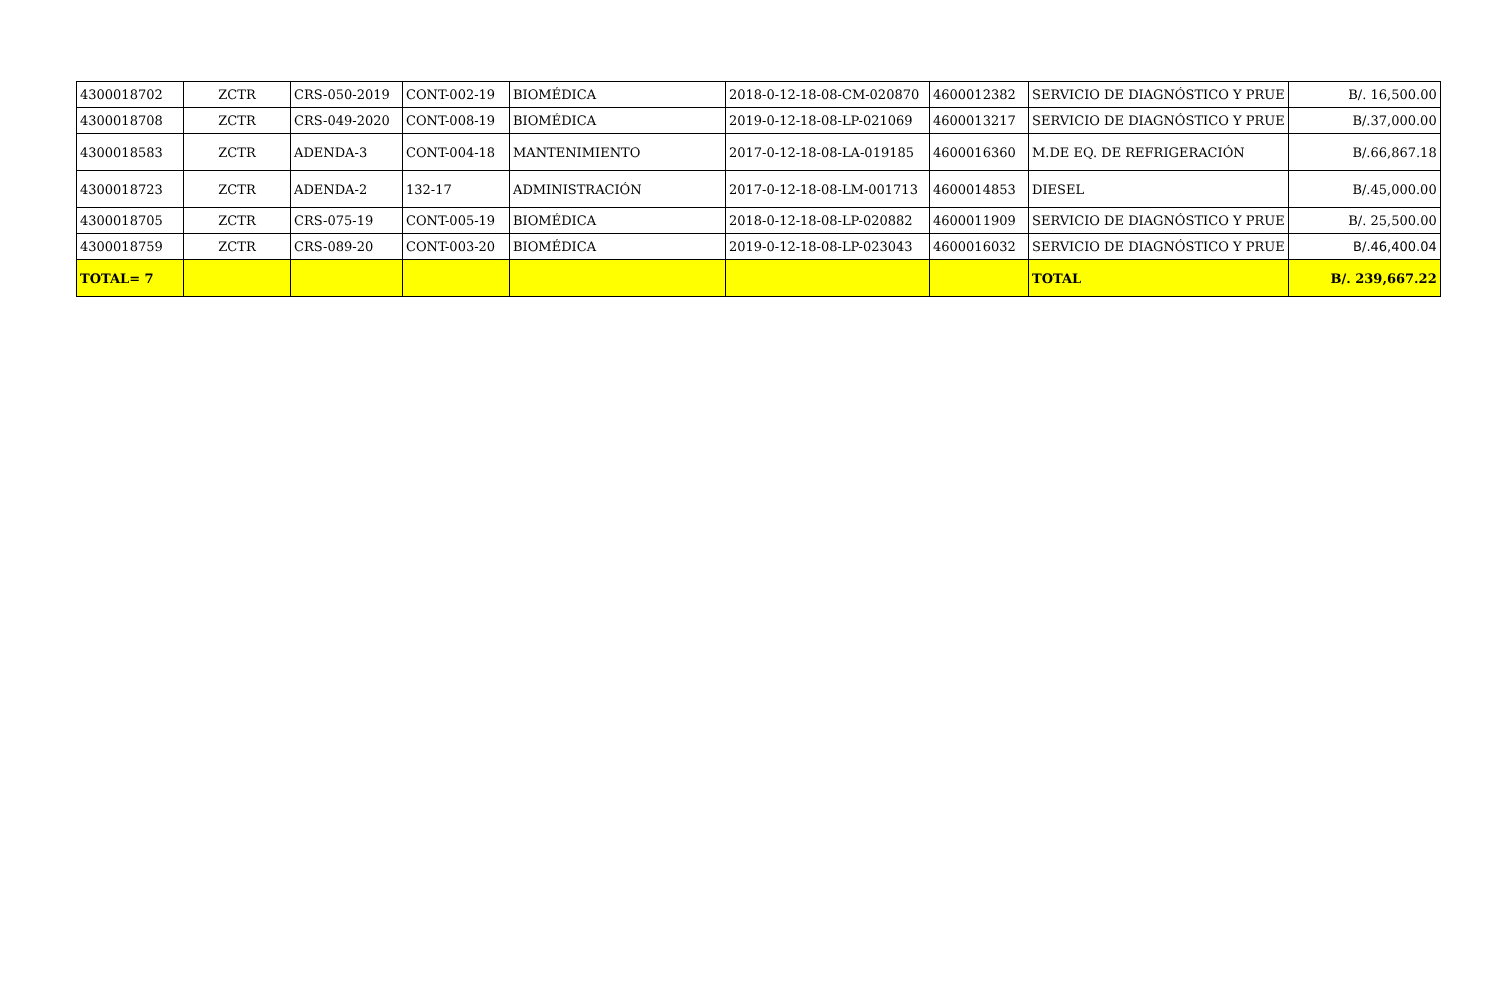| 4300018702 | ZCTR | CRS-050-2019 | CONT-002-19 | BIOMÉDICA | 2018-0-12-18-08-CM-020870 | 4600012382 | SERVICIO DE DIAGNÓSTICO Y PRUE | B/. 16,500.00 |
| 4300018708 | ZCTR | CRS-049-2020 | CONT-008-19 | BIOMÉDICA | 2019-0-12-18-08-LP-021069 | 4600013217 | SERVICIO DE DIAGNÓSTICO Y PRUE | B/.37,000.00 |
| 4300018583 | ZCTR | ADENDA-3 | CONT-004-18 | MANTENIMIENTO | 2017-0-12-18-08-LA-019185 | 4600016360 | M.DE EQ. DE REFRIGERACIÓN | B/.66,867.18 |
| 4300018723 | ZCTR | ADENDA-2 | 132-17 | ADMINISTRACIÓN | 2017-0-12-18-08-LM-001713 | 4600014853 | DIESEL | B/.45,000.00 |
| 4300018705 | ZCTR | CRS-075-19 | CONT-005-19 | BIOMÉDICA | 2018-0-12-18-08-LP-020882 | 4600011909 | SERVICIO DE DIAGNÓSTICO Y PRUE | B/. 25,500.00 |
| 4300018759 | ZCTR | CRS-089-20 | CONT-003-20 | BIOMÉDICA | 2019-0-12-18-08-LP-023043 | 4600016032 | SERVICIO DE DIAGNÓSTICO Y PRUE | B/.46,400.04 |
| TOTAL= 7 | | | | | | | TOTAL | B/. 239,667.22 |